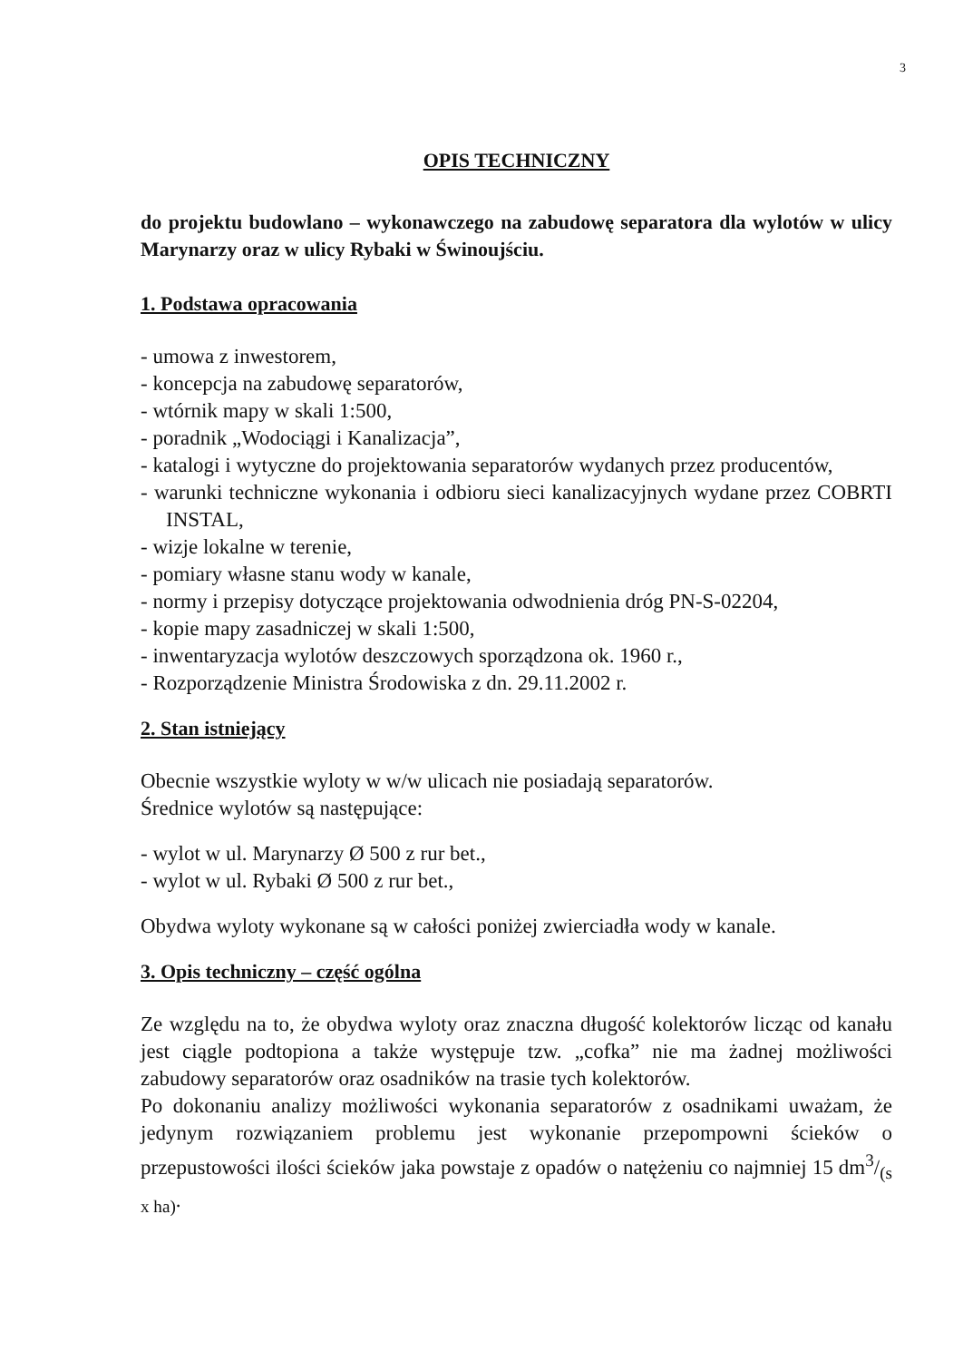3
OPIS TECHNICZNY
do projektu budowlano – wykonawczego na zabudowę separatora dla wylotów w ulicy Marynarzy oraz w ulicy Rybaki w Świnoujściu.
1. Podstawa opracowania
- umowa z inwestorem,
- koncepcja na zabudowę separatorów,
- wtórnik mapy w skali 1:500,
- poradnik „Wodociągi i Kanalizacja”,
- katalogi i wytyczne do projektowania separatorów wydanych przez producentów,
- warunki techniczne wykonania i odbioru sieci kanalizacyjnych wydane przez COBRTI INSTAL,
- wizje lokalne w terenie,
- pomiary własne stanu wody w kanale,
- normy i przepisy dotyczące projektowania odwodnienia dróg PN-S-02204,
- kopie mapy zasadniczej w skali 1:500,
- inwentaryzacja wylotów deszczowych sporządzona ok. 1960 r.,
- Rozporządzenie Ministra Środowiska z dn. 29.11.2002 r.
2. Stan istniejący
Obecnie wszystkie wyloty w w/w ulicach nie posiadają separatorów.
Średnice wylotów są następujące:
- wylot w ul. Marynarzy Ø 500 z rur bet.,
- wylot w ul. Rybaki Ø 500 z rur bet.,
Obydwa wyloty wykonane są w całości poniżej zwierciadła wody w kanale.
3. Opis techniczny – część ogólna
Ze względu na to, że obydwa wyloty oraz znaczna długość kolektorów licząc od kanału jest ciągle podtopiona a także występuje tzw. „cofka” nie ma żadnej możliwości zabudowy separatorów oraz osadników na trasie tych kolektorów.
Po dokonaniu analizy możliwości wykonania separatorów z osadnikami uważam, że jedynym rozwiązaniem problemu jest wykonanie przepompowni ścieków o przepustowości ilości ścieków jaka powstaje z opadów o natężeniu co najmniej 15 dm3/(s x ha).